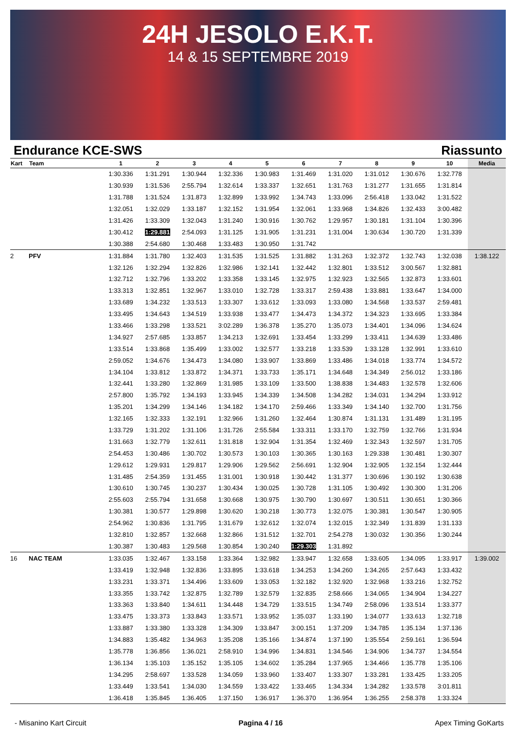24H JESOLO E.K.T.
14 & 15 SEPTEMBRE 2019
Endurance KCE-SWS Riassunto
| Kart | Team | 1 | 2 | 3 | 4 | 5 | 6 | 7 | 8 | 9 | 10 | Media |
| --- | --- | --- | --- | --- | --- | --- | --- | --- | --- | --- | --- | --- |
| | | 1:30.336 | 1:31.291 | 1:30.944 | 1:32.336 | 1:30.983 | 1:31.469 | 1:31.020 | 1:31.012 | 1:30.676 | 1:32.778 | |
| | | 1:30.939 | 1:31.536 | 2:55.794 | 1:32.614 | 1:33.337 | 1:32.651 | 1:31.763 | 1:31.277 | 1:31.655 | 1:31.814 | |
| | | 1:31.788 | 1:31.524 | 1:31.873 | 1:32.899 | 1:33.992 | 1:34.743 | 1:33.096 | 2:56.418 | 1:33.042 | 1:31.522 | |
| | | 1:32.051 | 1:32.029 | 1:33.187 | 1:32.152 | 1:31.954 | 1:32.061 | 1:33.968 | 1:34.826 | 1:32.433 | 3:00.482 | |
| | | 1:31.426 | 1:33.309 | 1:32.043 | 1:31.240 | 1:30.916 | 1:30.762 | 1:29.957 | 1:30.181 | 1:31.104 | 1:30.396 | |
| | | 1:30.412 | 1:29.881 | 2:54.093 | 1:31.125 | 1:31.905 | 1:31.231 | 1:31.004 | 1:30.634 | 1:30.720 | 1:31.339 | |
| | | 1:30.388 | 2:54.680 | 1:30.468 | 1:33.483 | 1:30.950 | 1:31.742 | | | | | |
| 2 | PFV | 1:31.884 | 1:31.780 | 1:32.403 | 1:31.535 | 1:31.525 | 1:31.882 | 1:31.263 | 1:32.372 | 1:32.743 | 1:32.038 | 1:38.122 |
| | | 1:32.126 | 1:32.294 | 1:32.826 | 1:32.986 | 1:32.141 | 1:32.442 | 1:32.801 | 1:33.512 | 3:00.567 | 1:32.881 | |
| | | 1:32.712 | 1:32.796 | 1:33.202 | 1:33.358 | 1:33.145 | 1:32.975 | 1:32.923 | 1:32.565 | 1:32.873 | 1:33.601 | |
| | | 1:33.313 | 1:32.851 | 1:32.967 | 1:33.010 | 1:32.728 | 1:33.317 | 2:59.438 | 1:33.881 | 1:33.647 | 1:34.000 | |
| | | 1:33.689 | 1:34.232 | 1:33.513 | 1:33.307 | 1:33.612 | 1:33.093 | 1:33.080 | 1:34.568 | 1:33.537 | 2:59.481 | |
| | | 1:33.495 | 1:34.643 | 1:34.519 | 1:33.938 | 1:33.477 | 1:34.473 | 1:34.372 | 1:34.323 | 1:33.695 | 1:33.384 | |
| | | 1:33.466 | 1:33.298 | 1:33.521 | 3:02.289 | 1:36.378 | 1:35.270 | 1:35.073 | 1:34.401 | 1:34.096 | 1:34.624 | |
| | | 1:34.927 | 2:57.685 | 1:33.857 | 1:34.213 | 1:32.691 | 1:33.454 | 1:33.299 | 1:33.411 | 1:34.639 | 1:33.486 | |
| | | 1:33.514 | 1:33.868 | 1:35.499 | 1:33.002 | 1:32.577 | 1:33.218 | 1:33.539 | 1:33.128 | 1:32.991 | 1:33.610 | |
| | | 2:59.052 | 1:34.676 | 1:34.473 | 1:34.080 | 1:33.907 | 1:33.869 | 1:33.486 | 1:34.018 | 1:33.774 | 1:34.572 | |
| | | 1:34.104 | 1:33.812 | 1:33.872 | 1:34.371 | 1:33.733 | 1:35.171 | 1:34.648 | 1:34.349 | 2:56.012 | 1:33.186 | |
| | | 1:32.441 | 1:33.280 | 1:32.869 | 1:31.985 | 1:33.109 | 1:33.500 | 1:38.838 | 1:34.483 | 1:32.578 | 1:32.606 | |
| | | 2:57.800 | 1:35.792 | 1:34.193 | 1:33.945 | 1:34.339 | 1:34.508 | 1:34.282 | 1:34.031 | 1:34.294 | 1:33.912 | |
| | | 1:35.201 | 1:34.299 | 1:34.146 | 1:34.182 | 1:34.170 | 2:59.466 | 1:33.349 | 1:34.140 | 1:32.700 | 1:31.756 | |
| | | 1:32.165 | 1:32.333 | 1:32.191 | 1:32.966 | 1:31.260 | 1:32.464 | 1:30.874 | 1:31.131 | 1:31.489 | 1:31.195 | |
| | | 1:33.729 | 1:31.202 | 1:31.106 | 1:31.726 | 2:55.584 | 1:33.311 | 1:33.170 | 1:32.759 | 1:32.766 | 1:31.934 | |
| | | 1:31.663 | 1:32.779 | 1:32.611 | 1:31.818 | 1:32.904 | 1:31.354 | 1:32.469 | 1:32.343 | 1:32.597 | 1:31.705 | |
| | | 2:54.453 | 1:30.486 | 1:30.702 | 1:30.573 | 1:30.103 | 1:30.365 | 1:30.163 | 1:29.338 | 1:30.481 | 1:30.307 | |
| | | 1:29.612 | 1:29.931 | 1:29.817 | 1:29.906 | 1:29.562 | 2:56.691 | 1:32.904 | 1:32.905 | 1:32.154 | 1:32.444 | |
| | | 1:31.485 | 2:54.359 | 1:31.455 | 1:31.001 | 1:30.918 | 1:30.442 | 1:31.377 | 1:30.696 | 1:30.192 | 1:30.638 | |
| | | 1:30.610 | 1:30.745 | 1:30.237 | 1:30.434 | 1:30.025 | 1:30.728 | 1:31.105 | 1:30.492 | 1:30.300 | 1:31.206 | |
| | | 2:55.603 | 2:55.794 | 1:31.658 | 1:30.668 | 1:30.975 | 1:30.790 | 1:30.697 | 1:30.511 | 1:30.651 | 1:30.366 | |
| | | 1:30.381 | 1:30.577 | 1:29.898 | 1:30.620 | 1:30.218 | 1:30.773 | 1:32.075 | 1:30.381 | 1:30.547 | 1:30.905 | |
| | | 2:54.962 | 1:30.836 | 1:31.795 | 1:31.679 | 1:32.612 | 1:32.074 | 1:32.015 | 1:32.349 | 1:31.839 | 1:31.133 | |
| | | 1:32.810 | 1:32.857 | 1:32.668 | 1:32.866 | 1:31.512 | 1:32.701 | 2:54.278 | 1:30.032 | 1:30.356 | 1:30.244 | |
| | | 1:30.387 | 1:30.483 | 1:29.568 | 1:30.854 | 1:30.240 | 1:29.303 | 1:31.892 | | | | |
| 16 | NAC TEAM | 1:33.035 | 1:32.467 | 1:33.158 | 1:33.364 | 1:32.982 | 1:33.947 | 1:32.658 | 1:33.605 | 1:34.095 | 1:33.917 | 1:39.002 |
| | | 1:33.419 | 1:32.948 | 1:32.836 | 1:33.895 | 1:33.618 | 1:34.253 | 1:34.260 | 1:34.265 | 2:57.643 | 1:33.432 | |
| | | 1:33.231 | 1:33.371 | 1:34.496 | 1:33.609 | 1:33.053 | 1:32.182 | 1:32.920 | 1:32.968 | 1:33.216 | 1:32.752 | |
| | | 1:33.355 | 1:33.742 | 1:32.875 | 1:32.789 | 1:32.579 | 1:32.835 | 2:58.666 | 1:34.065 | 1:34.904 | 1:34.227 | |
| | | 1:33.363 | 1:33.840 | 1:34.611 | 1:34.448 | 1:34.729 | 1:33.515 | 1:34.749 | 2:58.096 | 1:33.514 | 1:33.377 | |
| | | 1:33.475 | 1:33.373 | 1:33.843 | 1:33.571 | 1:33.952 | 1:35.037 | 1:33.190 | 1:34.077 | 1:33.613 | 1:32.718 | |
| | | 1:33.887 | 1:33.380 | 1:33.328 | 1:34.309 | 1:33.847 | 3:00.151 | 1:37.209 | 1:34.785 | 1:35.134 | 1:37.136 | |
| | | 1:34.883 | 1:35.482 | 1:34.963 | 1:35.208 | 1:35.166 | 1:34.874 | 1:37.190 | 1:35.554 | 2:59.161 | 1:36.594 | |
| | | 1:35.778 | 1:36.856 | 1:36.021 | 2:58.910 | 1:34.996 | 1:34.831 | 1:34.546 | 1:34.906 | 1:34.737 | 1:34.554 | |
| | | 1:36.134 | 1:35.103 | 1:35.152 | 1:35.105 | 1:34.602 | 1:35.284 | 1:37.965 | 1:34.466 | 1:35.778 | 1:35.106 | |
| | | 1:34.295 | 2:58.697 | 1:33.528 | 1:34.059 | 1:33.960 | 1:33.407 | 1:33.307 | 1:33.281 | 1:33.425 | 1:33.205 | |
| | | 1:33.449 | 1:33.541 | 1:34.030 | 1:34.559 | 1:33.422 | 1:33.465 | 1:34.334 | 1:34.282 | 1:33.578 | 3:01.811 | |
| | | 1:36.418 | 1:35.845 | 1:36.405 | 1:37.150 | 1:36.917 | 1:36.370 | 1:36.954 | 1:36.255 | 2:58.378 | 1:33.324 | |
- Misanino Kart Circuit Pagina 4 / 16 Apex Timing GoKarts